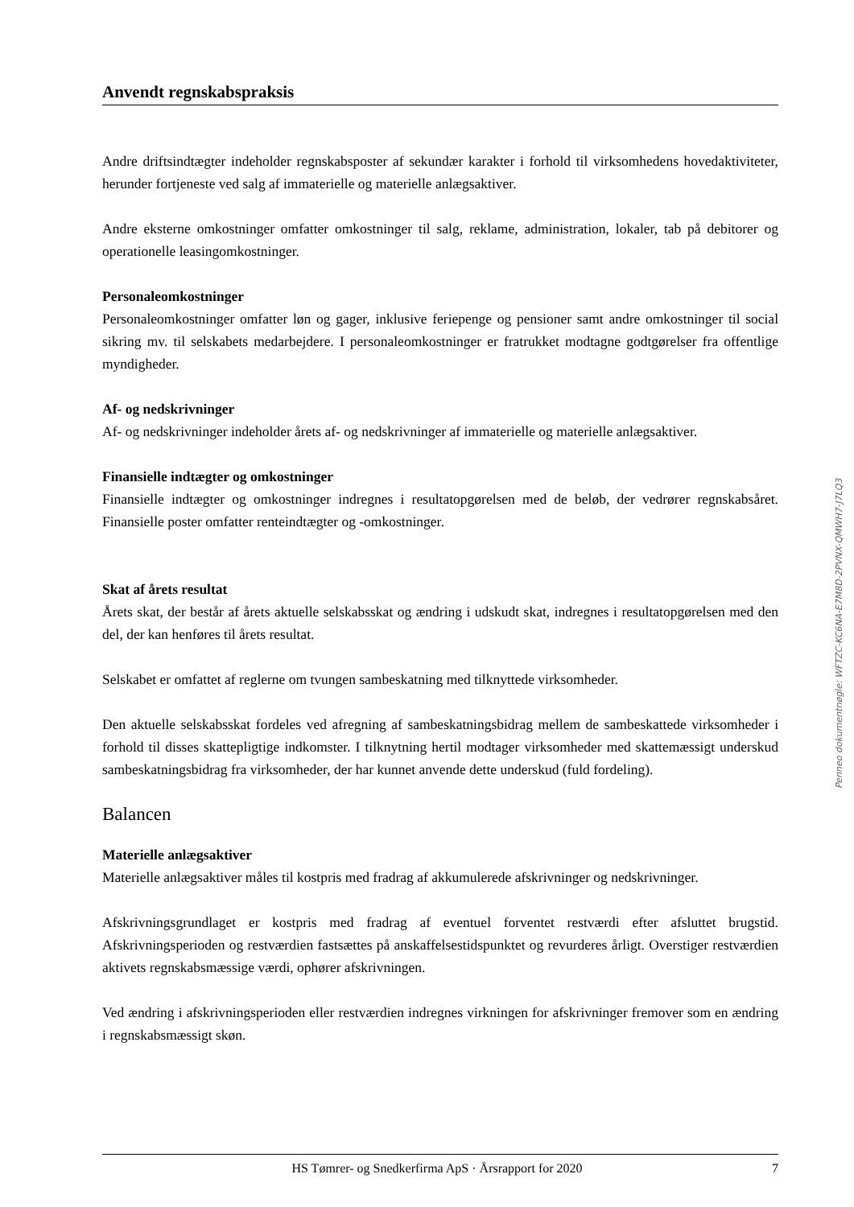Anvendt regnskabspraksis
Andre driftsindtægter indeholder regnskabsposter af sekundær karakter i forhold til virksomhedens hovedaktiviteter, herunder fortjeneste ved salg af immaterielle og materielle anlægsaktiver.
Andre eksterne omkostninger omfatter omkostninger til salg, reklame, administration, lokaler, tab på debitorer og operationelle leasingomkostninger.
Personaleomkostninger
Personaleomkostninger omfatter løn og gager, inklusive feriepenge og pensioner samt andre omkostninger til social sikring mv. til selskabets medarbejdere. I personaleomkostninger er fratrukket modtagne godtgørelser fra offentlige myndigheder.
Af- og nedskrivninger
Af- og nedskrivninger indeholder årets af- og nedskrivninger af immaterielle og materielle anlægsaktiver.
Finansielle indtægter og omkostninger
Finansielle indtægter og omkostninger indregnes i resultatopgørelsen med de beløb, der vedrører regnskabsåret. Finansielle poster omfatter renteindtægter og -omkostninger.
Skat af årets resultat
Årets skat, der består af årets aktuelle selskabsskat og ændring i udskudt skat, indregnes i resultatopgørelsen med den del, der kan henføres til årets resultat.
Selskabet er omfattet af reglerne om tvungen sambeskatning med tilknyttede virksomheder.
Den aktuelle selskabsskat fordeles ved afregning af sambeskatningsbidrag mellem de sambeskattede virksomheder i forhold til disses skattepligtige indkomster. I tilknytning hertil modtager virksomheder med skattemæssigt underskud sambeskatningsbidrag fra virksomheder, der har kunnet anvende dette underskud (fuld fordeling).
Balancen
Materielle anlægsaktiver
Materielle anlægsaktiver måles til kostpris med fradrag af akkumulerede afskrivninger og nedskrivninger.
Afskrivningsgrundlaget er kostpris med fradrag af eventuel forventet restværdi efter afsluttet brugstid. Afskrivningsperioden og restværdien fastsættes på anskaffelsestidspunktet og revurderes årligt. Overstiger restværdien aktivets regnskabsmæssige værdi, ophører afskrivningen.
Ved ændring i afskrivningsperioden eller restværdien indregnes virkningen for afskrivninger fremover som en ændring i regnskabsmæssigt skøn.
Penneo dokumentnøgle: WFTZC-KC6NA-E7M8D-2PVNX-QMWH7-J7LQ3
HS Tømrer- og Snedkerfirma ApS · Årsrapport for 2020 7